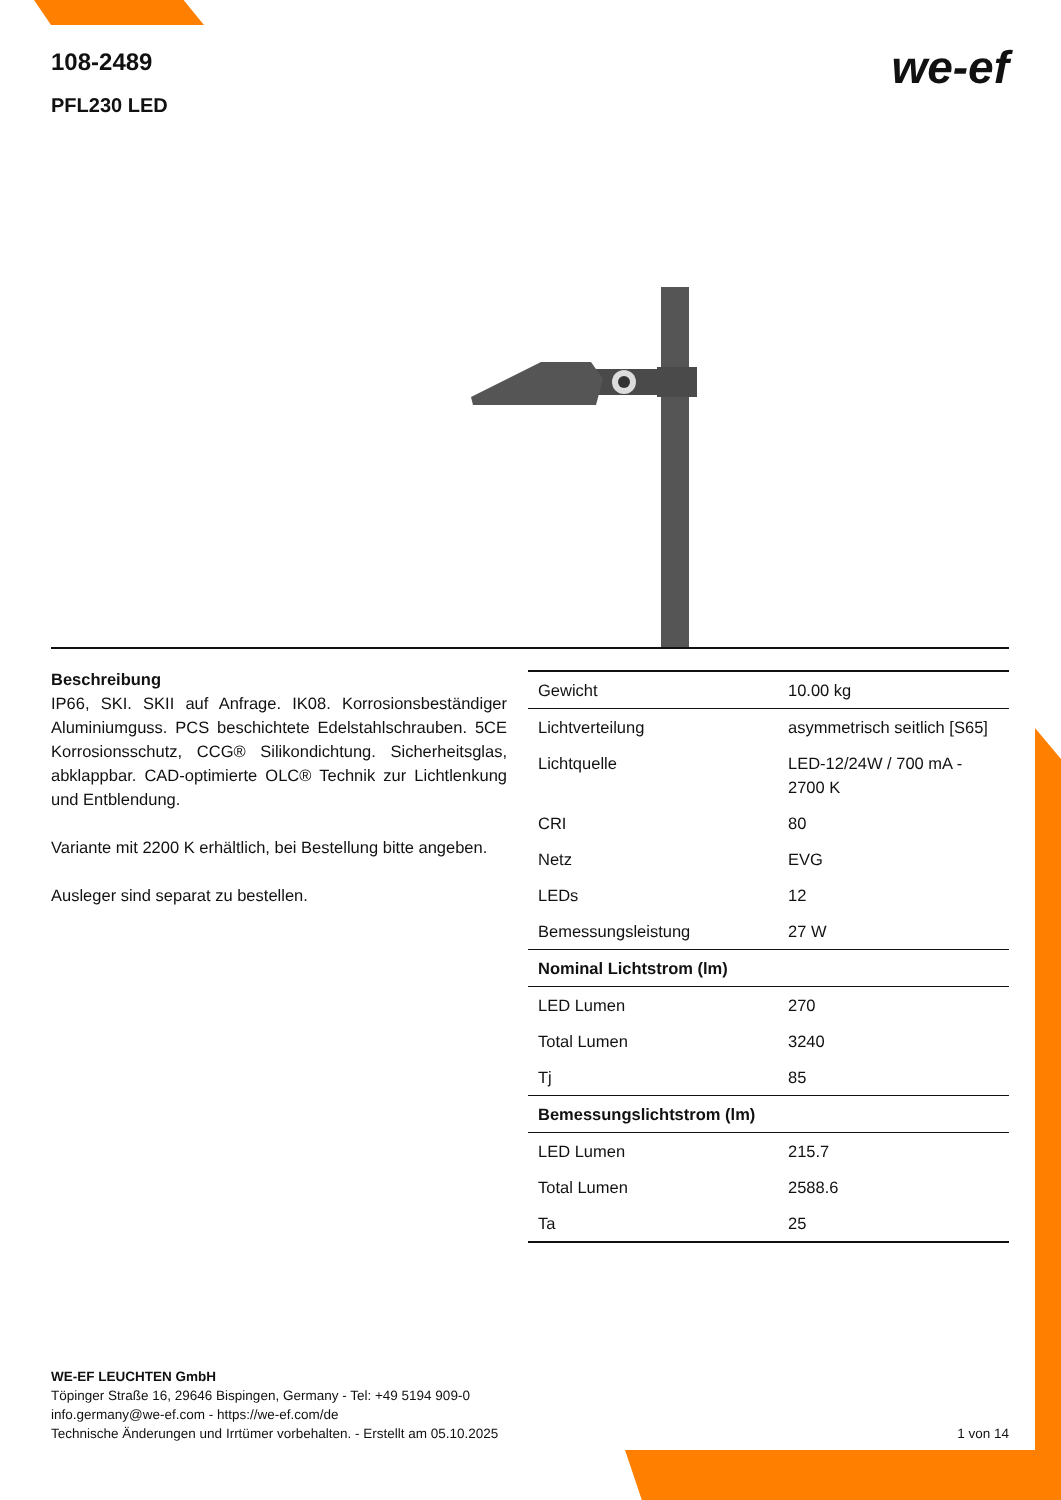we-ef
108-2489
PFL230 LED
Beschreibung
IP66, SKI. SKII auf Anfrage. IK08. Korrosionsbeständiger Aluminiumguss. PCS beschichtete Edelstahlschrauben. 5CE Korrosionsschutz, CCG® Silikondichtung. Sicherheitsglas, abklappbar. CAD-optimierte OLC® Technik zur Lichtlenkung und Entblendung.
Variante mit 2200 K erhältlich, bei Bestellung bitte angeben.
Ausleger sind separat zu bestellen.
| Gewicht | 10.00 kg |
| Lichtverteilung | asymmetrisch seitlich [S65] |
| Lichtquelle | LED-12/24W / 700 mA - 2700 K |
| CRI | 80 |
| Netz | EVG |
| LEDs | 12 |
| Bemessungsleistung | 27 W |
| Nominal Lichtstrom (lm) | |
| LED Lumen | 270 |
| Total Lumen | 3240 |
| Tj | 85 |
| Bemessungslichtstrom (lm) | |
| LED Lumen | 215.7 |
| Total Lumen | 2588.6 |
| Ta | 25 |
WE-EF LEUCHTEN GmbH
Töpinger Straße 16, 29646 Bispingen, Germany - Tel: +49 5194 909-0
info.germany@we-ef.com - https://we-ef.com/de
Technische Änderungen und Irrtümer vorbehalten. - Erstellt am 05.10.2025 1 von 14